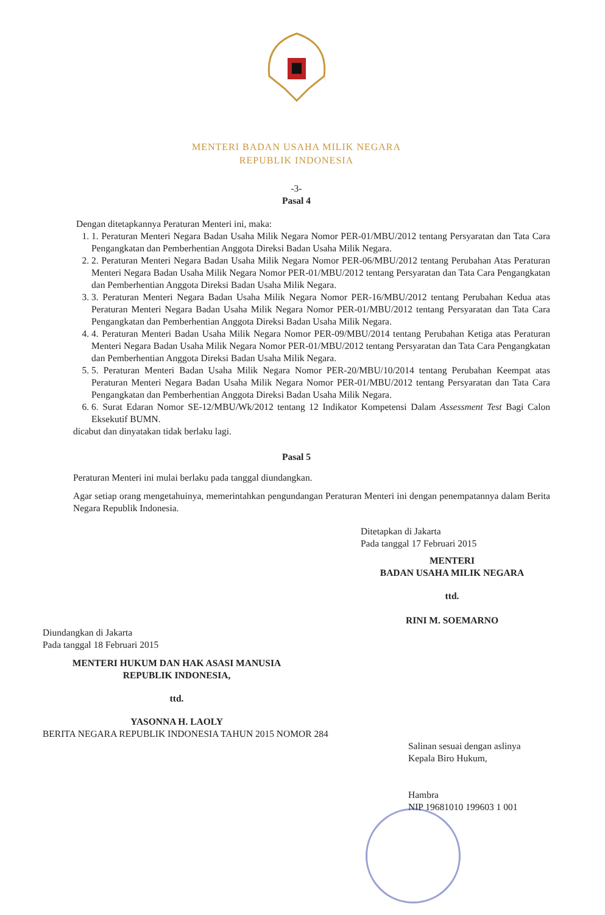MENTERI BADAN USAHA MILIK NEGARA
REPUBLIK INDONESIA
-3-
Pasal 4
Dengan ditetapkannya Peraturan Menteri ini, maka:
1. 1. Peraturan Menteri Negara Badan Usaha Milik Negara Nomor PER-01/MBU/2012 tentang Persyaratan dan Tata Cara Pengangkatan dan Pemberhentian Anggota Direksi Badan Usaha Milik Negara.
2. 2. Peraturan Menteri Negara Badan Usaha Milik Negara Nomor PER-06/MBU/2012 tentang Perubahan Atas Peraturan Menteri Negara Badan Usaha Milik Negara Nomor PER-01/MBU/2012 tentang Persyaratan dan Tata Cara Pengangkatan dan Pemberhentian Anggota Direksi Badan Usaha Milik Negara.
3. 3. Peraturan Menteri Negara Badan Usaha Milik Negara Nomor PER-16/MBU/2012 tentang Perubahan Kedua atas Peraturan Menteri Negara Badan Usaha Milik Negara Nomor PER-01/MBU/2012 tentang Persyaratan dan Tata Cara Pengangkatan dan Pemberhentian Anggota Direksi Badan Usaha Milik Negara.
4. 4. Peraturan Menteri Badan Usaha Milik Negara Nomor PER-09/MBU/2014 tentang Perubahan Ketiga atas Peraturan Menteri Negara Badan Usaha Milik Negara Nomor PER-01/MBU/2012 tentang Persyaratan dan Tata Cara Pengangkatan dan Pemberhentian Anggota Direksi Badan Usaha Milik Negara.
5. 5. Peraturan Menteri Badan Usaha Milik Negara Nomor PER-20/MBU/10/2014 tentang Perubahan Keempat atas Peraturan Menteri Negara Badan Usaha Milik Negara Nomor PER-01/MBU/2012 tentang Persyaratan dan Tata Cara Pengangkatan dan Pemberhentian Anggota Direksi Badan Usaha Milik Negara.
6. 6. Surat Edaran Nomor SE-12/MBU/Wk/2012 tentang 12 Indikator Kompetensi Dalam Assessment Test Bagi Calon Eksekutif BUMN.
dicabut dan dinyatakan tidak berlaku lagi.
Pasal 5
Peraturan Menteri ini mulai berlaku pada tanggal diundangkan.
Agar setiap orang mengetahuinya, memerintahkan pengundangan Peraturan Menteri ini dengan penempatannya dalam Berita Negara Republik Indonesia.
Ditetapkan di Jakarta
Pada tanggal 17 Februari 2015
MENTERI
BADAN USAHA MILIK NEGARA
ttd.
RINI M. SOEMARNO
Diundangkan di Jakarta
Pada tanggal 18 Februari 2015
MENTERI HUKUM DAN HAK ASASI MANUSIA
REPUBLIK INDONESIA,
ttd.
YASONNA H. LAOLY
BERITA NEGARA REPUBLIK INDONESIA TAHUN 2015 NOMOR 284
Salinan sesuai dengan aslinya
Kepala Biro Hukum,
Hambra
NIP 19681010 199603 1 001